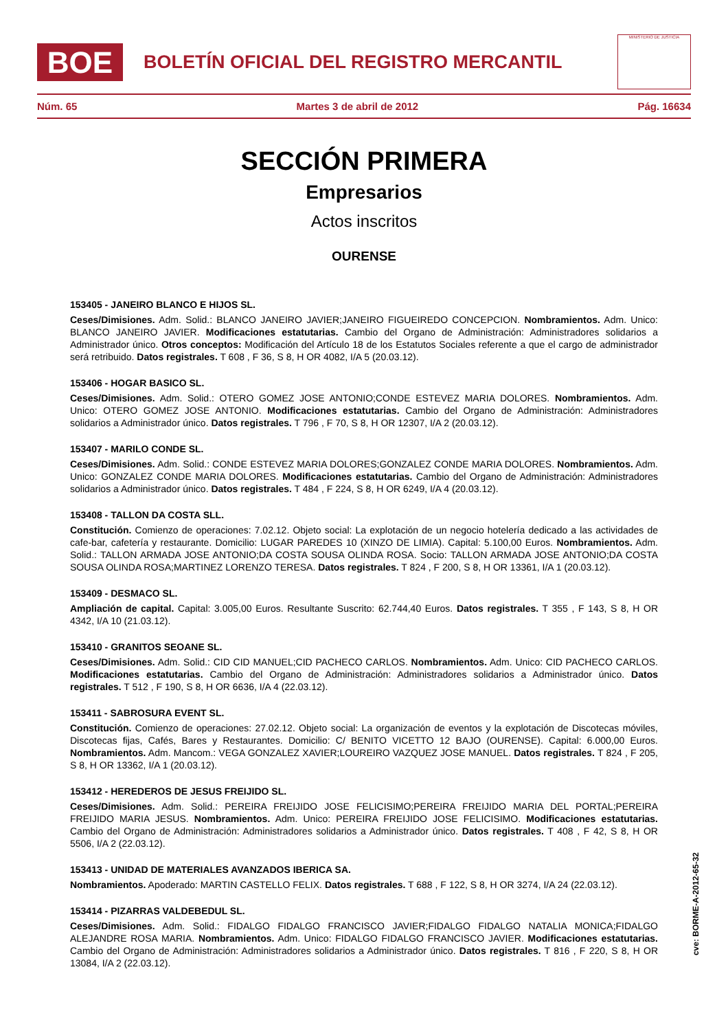BOE
BOLETÍN OFICIAL DEL REGISTRO MERCANTIL
MINISTERIO DE JUSTICIA
Núm. 65 Martes 3 de abril de 2012 Pág. 16634
SECCIÓN PRIMERA
Empresarios
Actos inscritos
OURENSE
153405 - JANEIRO BLANCO E HIJOS SL.
Ceses/Dimisiones. Adm. Solid.: BLANCO JANEIRO JAVIER;JANEIRO FIGUEIREDO CONCEPCION. Nombramientos. Adm. Unico: BLANCO JANEIRO JAVIER. Modificaciones estatutarias. Cambio del Organo de Administración: Administradores solidarios a Administrador único. Otros conceptos: Modificación del Artículo 18 de los Estatutos Sociales referente a que el cargo de administrador será retribuido. Datos registrales. T 608 , F 36, S 8, H OR 4082, I/A 5 (20.03.12).
153406 - HOGAR BASICO SL.
Ceses/Dimisiones. Adm. Solid.: OTERO GOMEZ JOSE ANTONIO;CONDE ESTEVEZ MARIA DOLORES. Nombramientos. Adm. Unico: OTERO GOMEZ JOSE ANTONIO. Modificaciones estatutarias. Cambio del Organo de Administración: Administradores solidarios a Administrador único. Datos registrales. T 796 , F 70, S 8, H OR 12307, I/A 2 (20.03.12).
153407 - MARILO CONDE SL.
Ceses/Dimisiones. Adm. Solid.: CONDE ESTEVEZ MARIA DOLORES;GONZALEZ CONDE MARIA DOLORES. Nombramientos. Adm. Unico: GONZALEZ CONDE MARIA DOLORES. Modificaciones estatutarias. Cambio del Organo de Administración: Administradores solidarios a Administrador único. Datos registrales. T 484 , F 224, S 8, H OR 6249, I/A 4 (20.03.12).
153408 - TALLON DA COSTA SLL.
Constitución. Comienzo de operaciones: 7.02.12. Objeto social: La explotación de un negocio hotelería dedicado a las actividades de cafe-bar, cafetería y restaurante. Domicilio: LUGAR PAREDES 10 (XINZO DE LIMIA). Capital: 5.100,00 Euros. Nombramientos. Adm. Solid.: TALLON ARMADA JOSE ANTONIO;DA COSTA SOUSA OLINDA ROSA. Socio: TALLON ARMADA JOSE ANTONIO;DA COSTA SOUSA OLINDA ROSA;MARTINEZ LORENZO TERESA. Datos registrales. T 824 , F 200, S 8, H OR 13361, I/A 1 (20.03.12).
153409 - DESMACO SL.
Ampliación de capital. Capital: 3.005,00 Euros. Resultante Suscrito: 62.744,40 Euros. Datos registrales. T 355 , F 143, S 8, H OR 4342, I/A 10 (21.03.12).
153410 - GRANITOS SEOANE SL.
Ceses/Dimisiones. Adm. Solid.: CID CID MANUEL;CID PACHECO CARLOS. Nombramientos. Adm. Unico: CID PACHECO CARLOS. Modificaciones estatutarias. Cambio del Organo de Administración: Administradores solidarios a Administrador único. Datos registrales. T 512 , F 190, S 8, H OR 6636, I/A 4 (22.03.12).
153411 - SABROSURA EVENT SL.
Constitución. Comienzo de operaciones: 27.02.12. Objeto social: La organización de eventos y la explotación de Discotecas móviles, Discotecas fijas, Cafés, Bares y Restaurantes. Domicilio: C/ BENITO VICETTO 12 BAJO (OURENSE). Capital: 6.000,00 Euros. Nombramientos. Adm. Mancom.: VEGA GONZALEZ XAVIER;LOUREIRO VAZQUEZ JOSE MANUEL. Datos registrales. T 824 , F 205, S 8, H OR 13362, I/A 1 (20.03.12).
153412 - HEREDEROS DE JESUS FREIJIDO SL.
Ceses/Dimisiones. Adm. Solid.: PEREIRA FREIJIDO JOSE FELICISIMO;PEREIRA FREIJIDO MARIA DEL PORTAL;PEREIRA FREIJIDO MARIA JESUS. Nombramientos. Adm. Unico: PEREIRA FREIJIDO JOSE FELICISIMO. Modificaciones estatutarias. Cambio del Organo de Administración: Administradores solidarios a Administrador único. Datos registrales. T 408 , F 42, S 8, H OR 5506, I/A 2 (22.03.12).
153413 - UNIDAD DE MATERIALES AVANZADOS IBERICA SA.
Nombramientos. Apoderado: MARTIN CASTELLO FELIX. Datos registrales. T 688 , F 122, S 8, H OR 3274, I/A 24 (22.03.12).
153414 - PIZARRAS VALDEBEDUL SL.
Ceses/Dimisiones. Adm. Solid.: FIDALGO FIDALGO FRANCISCO JAVIER;FIDALGO FIDALGO NATALIA MONICA;FIDALGO ALEJANDRE ROSA MARIA. Nombramientos. Adm. Unico: FIDALGO FIDALGO FRANCISCO JAVIER. Modificaciones estatutarias. Cambio del Organo de Administración: Administradores solidarios a Administrador único. Datos registrales. T 816 , F 220, S 8, H OR 13084, I/A 2 (22.03.12).
cve: BORME-A-2012-65-32